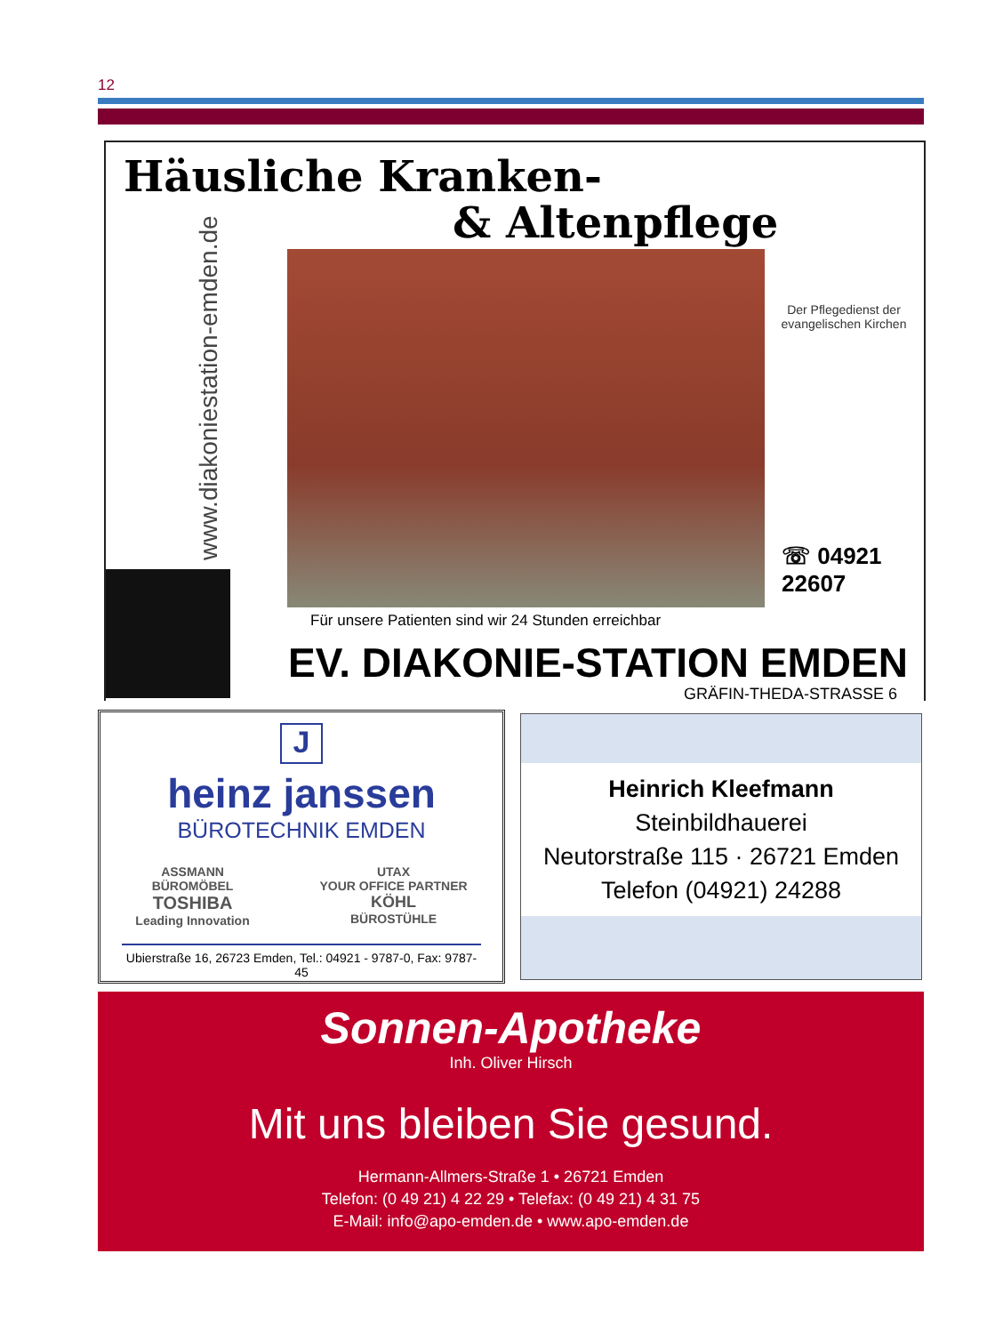12
Häusliche Kranken-
& Altenpflege
www.diakoniestation-emden.de
Der Pflegedienst der evangelischen Kirchen
☏ 04921
22607
Für unsere Patienten sind wir 24 Stunden erreichbar
EV. DIAKONIE-STATION EMDEN
GRÄFIN-THEDA-STRASSE 6
J
heinz janssen
BÜROTECHNIK EMDEN
ASSMANN
BÜROMÖBEL
TOSHIBA
Leading Innovation
UTAX
YOUR OFFICE PARTNER
KÖHL
BÜROSTÜHLE
Ubierstraße 16, 26723 Emden, Tel.: 04921 - 9787-0, Fax: 9787-45
Heinrich Kleefmann
Steinbildhauerei
Neutorstraße 115 · 26721 Emden
Telefon (04921) 24288
Sonnen-Apotheke
Inh. Oliver Hirsch
Mit uns bleiben Sie gesund.
Hermann-Allmers-Straße 1 • 26721 Emden
Telefon: (0 49 21) 4 22 29 • Telefax: (0 49 21) 4 31 75
E-Mail: info@apo-emden.de • www.apo-emden.de